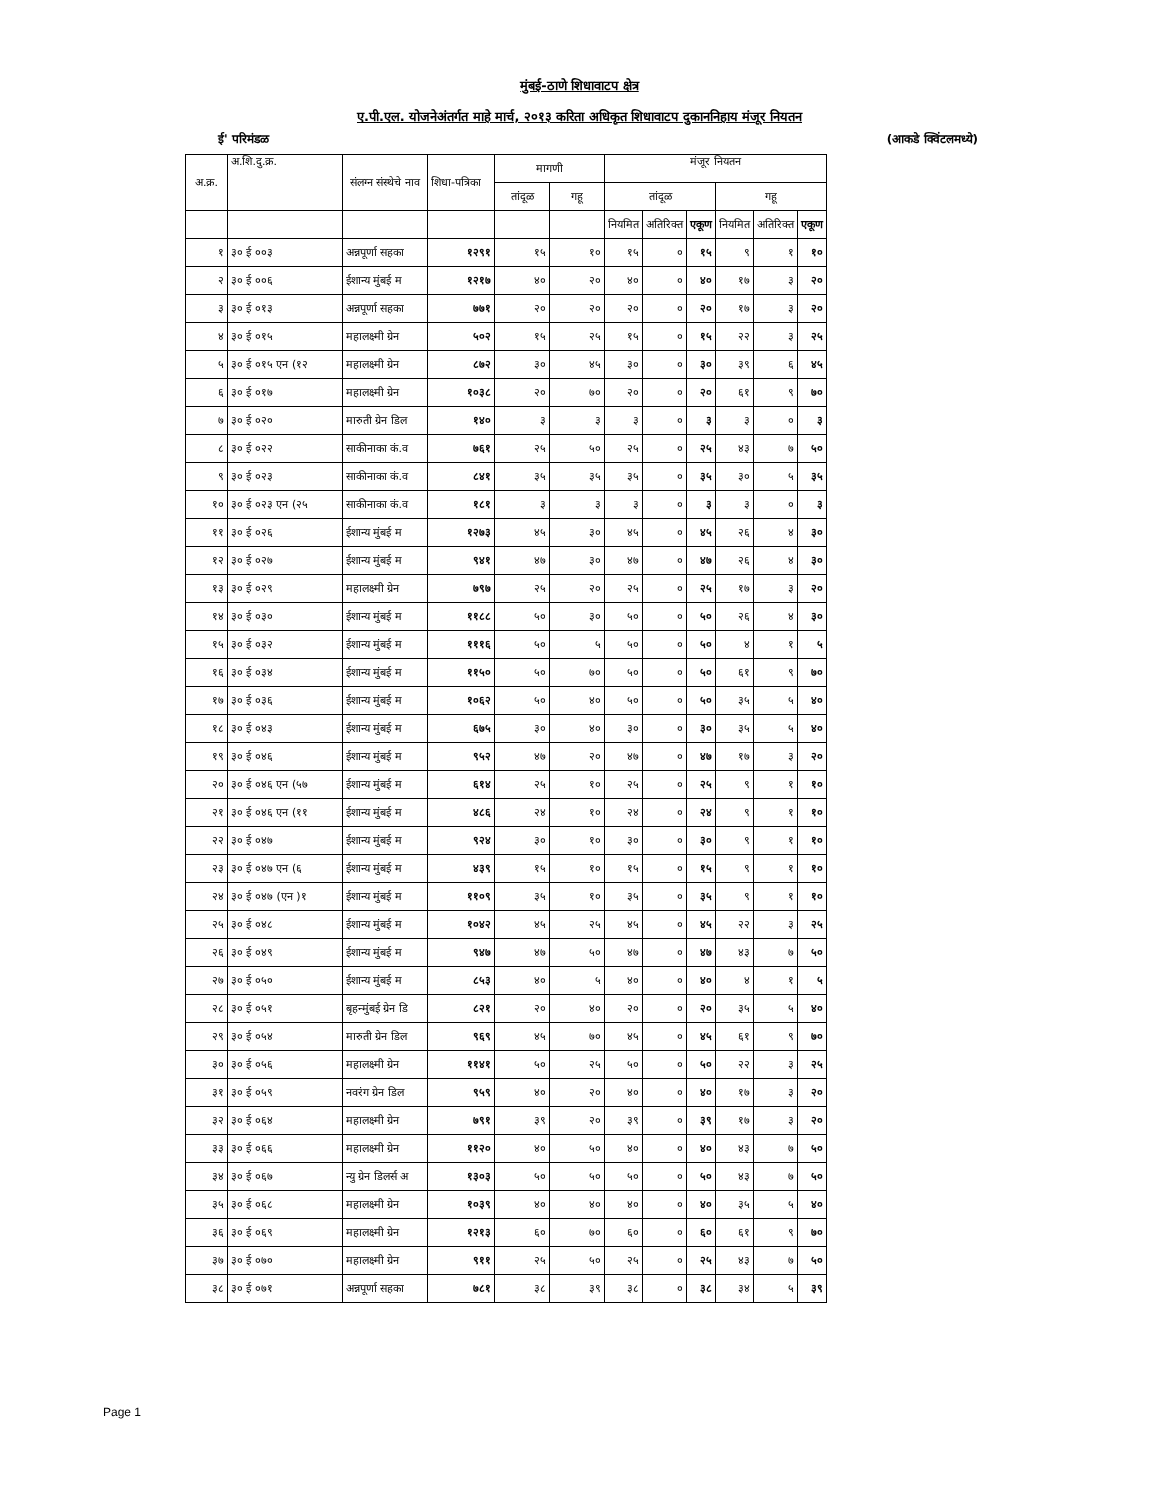मुंबई-ठाणे शिधावाटप क्षेत्र
ए.पी.एल. योजनेअंतर्गत माहे मार्च, २०१३ करिता अधिकृत शिधावाटप दुकाननिहाय मंजूर नियतन
ई' परिमंडळ (आकडे क्विंटलमध्ये)
| अ.क्र. | अ.शि.दु.क्र. | संलग्न संस्थेचे नाव | शिधा-पत्रिका | मागणी | | मंजूर नियतन | | | | | |
| --- | --- | --- | --- | --- | --- | --- | --- | --- | --- | --- | --- |
| | | | | तांदूळ | गहू | तांदूळ | | | गहू | | |
| | | | | | | नियमित | अतिरिक्त | एकूण | नियमित | अतिरिक्त | एकूण |
| १ | ३० ई ००३ | अन्नपूर्णा सहका | १२९१ | १५ | १० | १५ | ० | १५ | ९ | १ | १० |
| २ | ३० ई ००६ | ईशान्य मुंबई म | १२१७ | ४० | २० | ४० | ० | ४० | १७ | ३ | २० |
| ३ | ३० ई ०१३ | अन्नपूर्णा सहका | ७७१ | २० | २० | २० | ० | २० | १७ | ३ | २० |
| ४ | ३० ई ०१५ | महालक्ष्मी ग्रेन | ५०२ | १५ | २५ | १५ | ० | १५ | २२ | ३ | २५ |
| ५ | ३० ई ०१५ एन (१२ | महालक्ष्मी ग्रेन | ८७२ | ३० | ४५ | ३० | ० | ३० | ३९ | ६ | ४५ |
| ६ | ३० ई ०१७ | महालक्ष्मी ग्रेन | १०३८ | २० | ७० | २० | ० | २० | ६१ | ९ | ७० |
| ७ | ३० ई ०२० | मारुती ग्रेन डिल | १४० | ३ | ३ | ३ | ० | ३ | ३ | ० | ३ |
| ८ | ३० ई ०२२ | साकीनाका कं.व | ७६१ | २५ | ५० | २५ | ० | २५ | ४३ | ७ | ५० |
| ९ | ३० ई ०२३ | साकीनाका कं.व | ८४१ | ३५ | ३५ | ३५ | ० | ३५ | ३० | ५ | ३५ |
| १० | ३० ई ०२३ एन (२५ | साकीनाका कं.व | १८१ | ३ | ३ | ३ | ० | ३ | ३ | ० | ३ |
| ११ | ३० ई ०२६ | ईशान्य मुंबई म | १२७३ | ४५ | ३० | ४५ | ० | ४५ | २६ | ४ | ३० |
| १२ | ३० ई ०२७ | ईशान्य मुंबई म | ९४१ | ४७ | ३० | ४७ | ० | ४७ | २६ | ४ | ३० |
| १३ | ३० ई ०२९ | महालक्ष्मी ग्रेन | ७९७ | २५ | २० | २५ | ० | २५ | १७ | ३ | २० |
| १४ | ३० ई ०३० | ईशान्य मुंबई म | ११८८ | ५० | ३० | ५० | ० | ५० | २६ | ४ | ३० |
| १५ | ३० ई ०३२ | ईशान्य मुंबई म | १११६ | ५० | ५ | ५० | ० | ५० | ४ | १ | ५ |
| १६ | ३० ई ०३४ | ईशान्य मुंबई म | ११५० | ५० | ७० | ५० | ० | ५० | ६१ | ९ | ७० |
| १७ | ३० ई ०३६ | ईशान्य मुंबई म | १०६२ | ५० | ४० | ५० | ० | ५० | ३५ | ५ | ४० |
| १८ | ३० ई ०४३ | ईशान्य मुंबई म | ६७५ | ३० | ४० | ३० | ० | ३० | ३५ | ५ | ४० |
| १९ | ३० ई ०४६ | ईशान्य मुंबई म | ९५२ | ४७ | २० | ४७ | ० | ४७ | १७ | ३ | २० |
| २० | ३० ई ०४६ एन (५७ | ईशान्य मुंबई म | ६१४ | २५ | १० | २५ | ० | २५ | ९ | १ | १० |
| २१ | ३० ई ०४६ एन (११ | ईशान्य मुंबई म | ४८६ | २४ | १० | २४ | ० | २४ | ९ | १ | १० |
| २२ | ३० ई ०४७ | ईशान्य मुंबई म | ९२४ | ३० | १० | ३० | ० | ३० | ९ | १ | १० |
| २३ | ३० ई ०४७ एन (६ | ईशान्य मुंबई म | ४३९ | १५ | १० | १५ | ० | १५ | ९ | १ | १० |
| २४ | ३० ई ०४७ (एन )१ | ईशान्य मुंबई म | ११०९ | ३५ | १० | ३५ | ० | ३५ | ९ | १ | १० |
| २५ | ३० ई ०४८ | ईशान्य मुंबई म | १०४२ | ४५ | २५ | ४५ | ० | ४५ | २२ | ३ | २५ |
| २६ | ३० ई ०४९ | ईशान्य मुंबई म | ९४७ | ४७ | ५० | ४७ | ० | ४७ | ४३ | ७ | ५० |
| २७ | ३० ई ०५० | ईशान्य मुंबई म | ८५३ | ४० | ५ | ४० | ० | ४० | ४ | १ | ५ |
| २८ | ३० ई ०५१ | बृहन्मुंबई ग्रेन डि | ८२१ | २० | ४० | २० | ० | २० | ३५ | ५ | ४० |
| २९ | ३० ई ०५४ | मारुती ग्रेन डिल | ९६९ | ४५ | ७० | ४५ | ० | ४५ | ६१ | ९ | ७० |
| ३० | ३० ई ०५६ | महालक्ष्मी ग्रेन | ११४१ | ५० | २५ | ५० | ० | ५० | २२ | ३ | २५ |
| ३१ | ३० ई ०५९ | नवरंग ग्रेन डिल | ९५९ | ४० | २० | ४० | ० | ४० | १७ | ३ | २० |
| ३२ | ३० ई ०६४ | महालक्ष्मी ग्रेन | ७९१ | ३९ | २० | ३९ | ० | ३९ | १७ | ३ | २० |
| ३३ | ३० ई ०६६ | महालक्ष्मी ग्रेन | ११२० | ४० | ५० | ४० | ० | ४० | ४३ | ७ | ५० |
| ३४ | ३० ई ०६७ | न्यु ग्रेन डिलर्स अ | १३०३ | ५० | ५० | ५० | ० | ५० | ४३ | ७ | ५० |
| ३५ | ३० ई ०६८ | महालक्ष्मी ग्रेन | १०३९ | ४० | ४० | ४० | ० | ४० | ३५ | ५ | ४० |
| ३६ | ३० ई ०६९ | महालक्ष्मी ग्रेन | १२१३ | ६० | ७० | ६० | ० | ६० | ६१ | ९ | ७० |
| ३७ | ३० ई ०७० | महालक्ष्मी ग्रेन | ९११ | २५ | ५० | २५ | ० | २५ | ४३ | ७ | ५० |
| ३८ | ३० ई ०७१ | अन्नपूर्णा सहका | ७८१ | ३८ | ३९ | ३८ | ० | ३८ | ३४ | ५ | ३९ |
Page 1